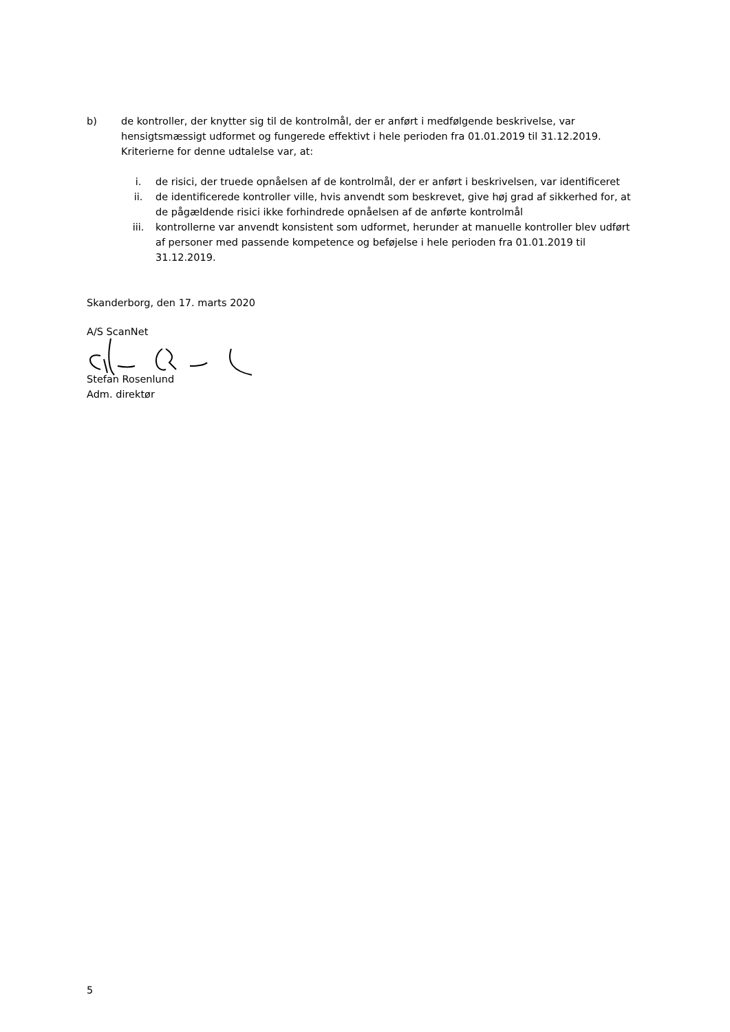b) de kontroller, der knytter sig til de kontrolmål, der er anført i medfølgende beskrivelse, var hensigtsmæssigt udformet og fungerede effektivt i hele perioden fra 01.01.2019 til 31.12.2019. Kriterierne for denne udtalelse var, at:
i. de risici, der truede opnåelsen af de kontrolmål, der er anført i beskrivelsen, var identificeret
ii. de identificerede kontroller ville, hvis anvendt som beskrevet, give høj grad af sikkerhed for, at de pågældende risici ikke forhindrede opnåelsen af de anførte kontrolmål
iii. kontrollerne var anvendt konsistent som udformet, herunder at manuelle kontroller blev udført af personer med passende kompetence og beføjelse i hele perioden fra 01.01.2019 til 31.12.2019.
Skanderborg, den 17. marts 2020
A/S ScanNet
Stefan Rosenlund
Adm. direktør
5